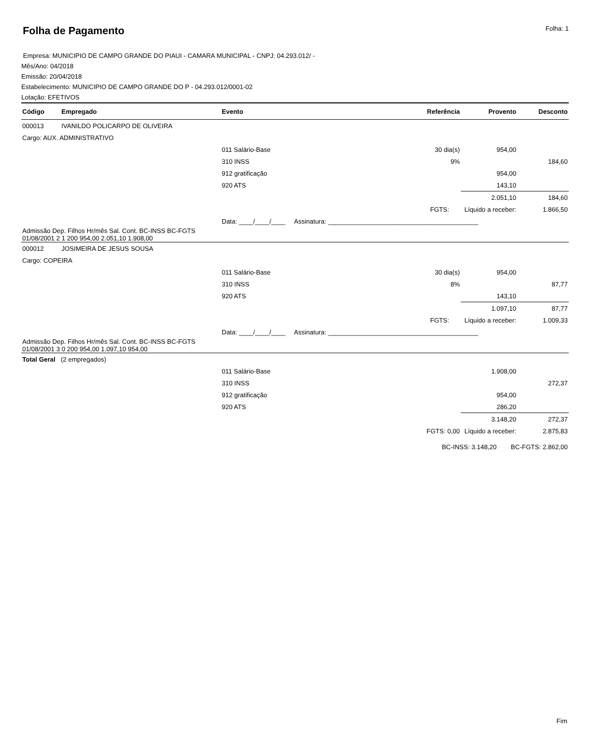Folha de Pagamento
Folha: 1
Empresa: MUNICIPIO DE CAMPO GRANDE DO PIAUI - CAMARA MUNICIPAL - CNPJ: 04.293.012/ -
Mês/Ano: 04/2018
Emissão: 20/04/2018
Estabelecimento: MUNICIPIO DE CAMPO GRANDE DO P - 04.293.012/0001-02
Lotação: EFETIVOS
| Código | Empregado | Evento | Referência | Provento | Desconto |
| --- | --- | --- | --- | --- | --- |
| 000013 | IVANILDO POLICARPO DE OLIVEIRA | | | | |
| Cargo: AUX. ADMINISTRATIVO | | | | | |
| | | 011 Salário-Base | 30 dia(s) | 954,00 | |
| | | 310 INSS | 9% | | 184,60 |
| | | 912 gratificação | | 954,00 | |
| | | 920 ATS | | 143,10 | |
| | | | | 2.051,10 | 184,60 |
| | | | FGTS: | Líquido a receber: | 1.866,50 |
| | | Data: ____/____/____ Assinatura: __________________________________________ | | | |
| Admissão Dep. Filhos Hr/mês Sal. Cont. BC-INSS BC-FGTS 01/08/2001 2 1 200 954,00 2.051,10 1.908,00 | | | | | |
| 000012 | JOSIMEIRA DE JESUS SOUSA | | | | |
| Cargo: COPEIRA | | | | | |
| | | 011 Salário-Base | 30 dia(s) | 954,00 | |
| | | 310 INSS | 8% | | 87,77 |
| | | 920 ATS | | 143,10 | |
| | | | | 1.097,10 | 87,77 |
| | | | FGTS: | Líquido a receber: | 1.009,33 |
| | | Data: ____/____/____ Assinatura: __________________________________________ | | | |
| Admissão Dep. Filhos Hr/mês Sal. Cont. BC-INSS BC-FGTS 01/08/2001 3 0 200 954,00 1.097,10 954,00 | | | | | |
| Total Geral (2 empregados) | | | | | |
| | | 011 Salário-Base | | 1.908,00 | |
| | | 310 INSS | | | 272,37 |
| | | 912 gratificação | | 954,00 | |
| | | 920 ATS | | 286,20 | |
| | | | | 3.148,20 | 272,37 |
| | | | FGTS: 0,00 | Líquido a receber: | 2.875,83 |
| BC-INSS: 3.148,20 BC-FGTS: 2.862,00 | | | | | |
Fim